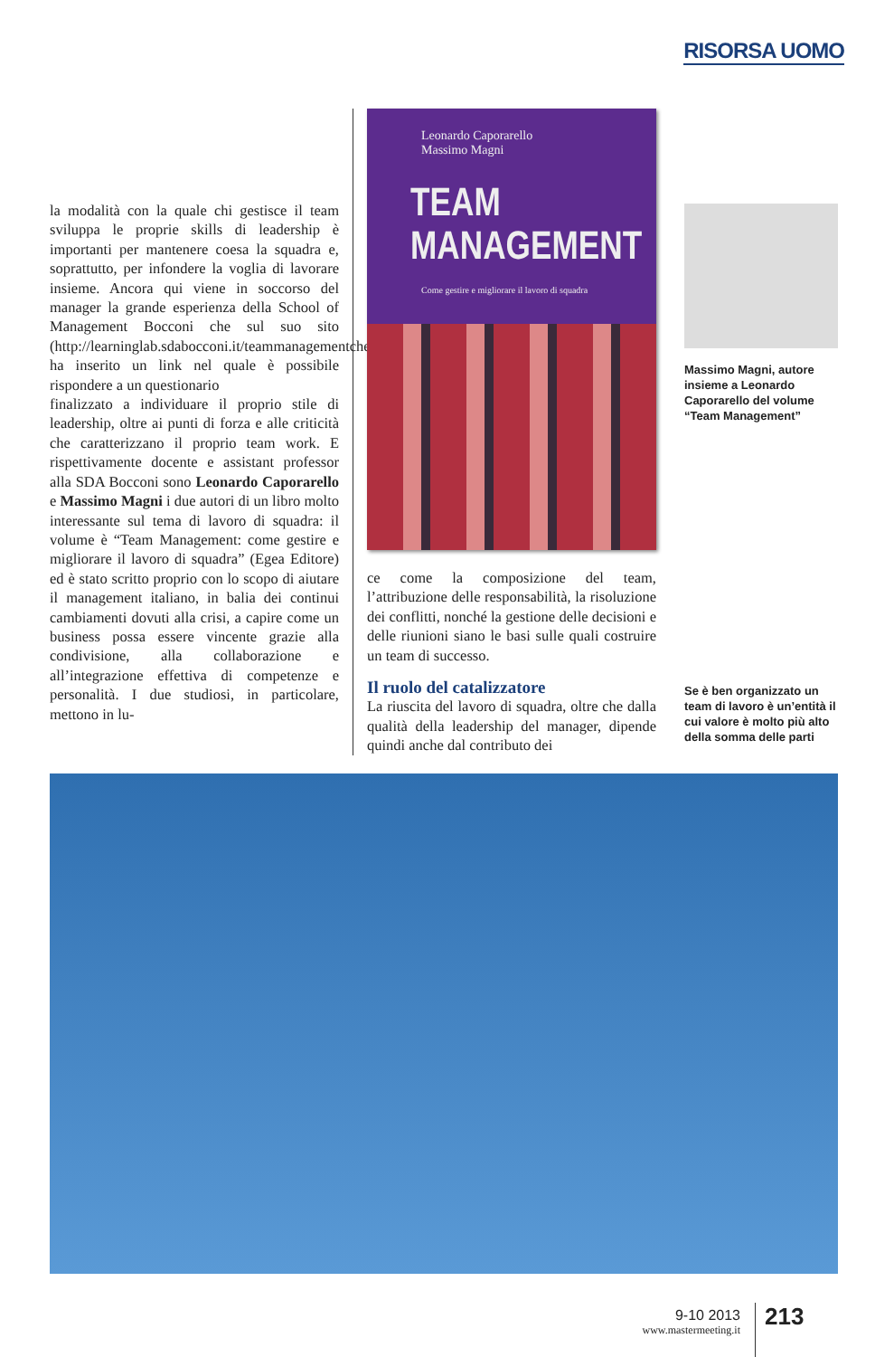RISORSA UOMO
la modalità con la quale chi gestisce il team sviluppa le proprie skills di leadership è importanti per mantenere coesa la squadra e, soprattutto, per infondere la voglia di lavorare insieme. Ancora qui viene in soccorso del manager la grande esperienza della School of Management Bocconi che sul suo sito (http://learninglab.sdabocconi.it/teammanagementcheckup) ha inserito un link nel quale è possibile rispondere a un questionario
finalizzato a individuare il proprio stile di leadership, oltre ai punti di forza e alle criticità che caratterizzano il proprio team work. E rispettivamente docente e assistant professor alla SDA Bocconi sono Leonardo Caporarello e Massimo Magni i due autori di un libro molto interessante sul tema di lavoro di squadra: il volume è “Team Management: come gestire e migliorare il lavoro di squadra” (Egea Editore) ed è stato scritto proprio con lo scopo di aiutare il management italiano, in balia dei continui cambiamenti dovuti alla crisi, a capire come un business possa essere vincente grazie alla condivisione, alla collaborazione e all’integrazione effettiva di competenze e personalità. I due studiosi, in particolare, mettono in lu-
Leonardo Caporarello
Massimo Magni
TEAM
MANAGEMENT
Come gestire e migliorare il lavoro di squadra
ce come la composizione del team, l’attribuzione delle responsabilità, la risoluzione dei conflitti, nonché la gestione delle decisioni e delle riunioni siano le basi sulle quali costruire un team di successo.
Il ruolo del catalizzatore
La riuscita del lavoro di squadra, oltre che dalla qualità della leadership del manager, dipende quindi anche dal contributo dei
Massimo Magni, autore insieme a Leonardo Caporarello del volume “Team Management”
Se è ben organizzato un team di lavoro è un’entità il cui valore è molto più alto della somma delle parti
9-10 2013
www.mastermeeting.it
213